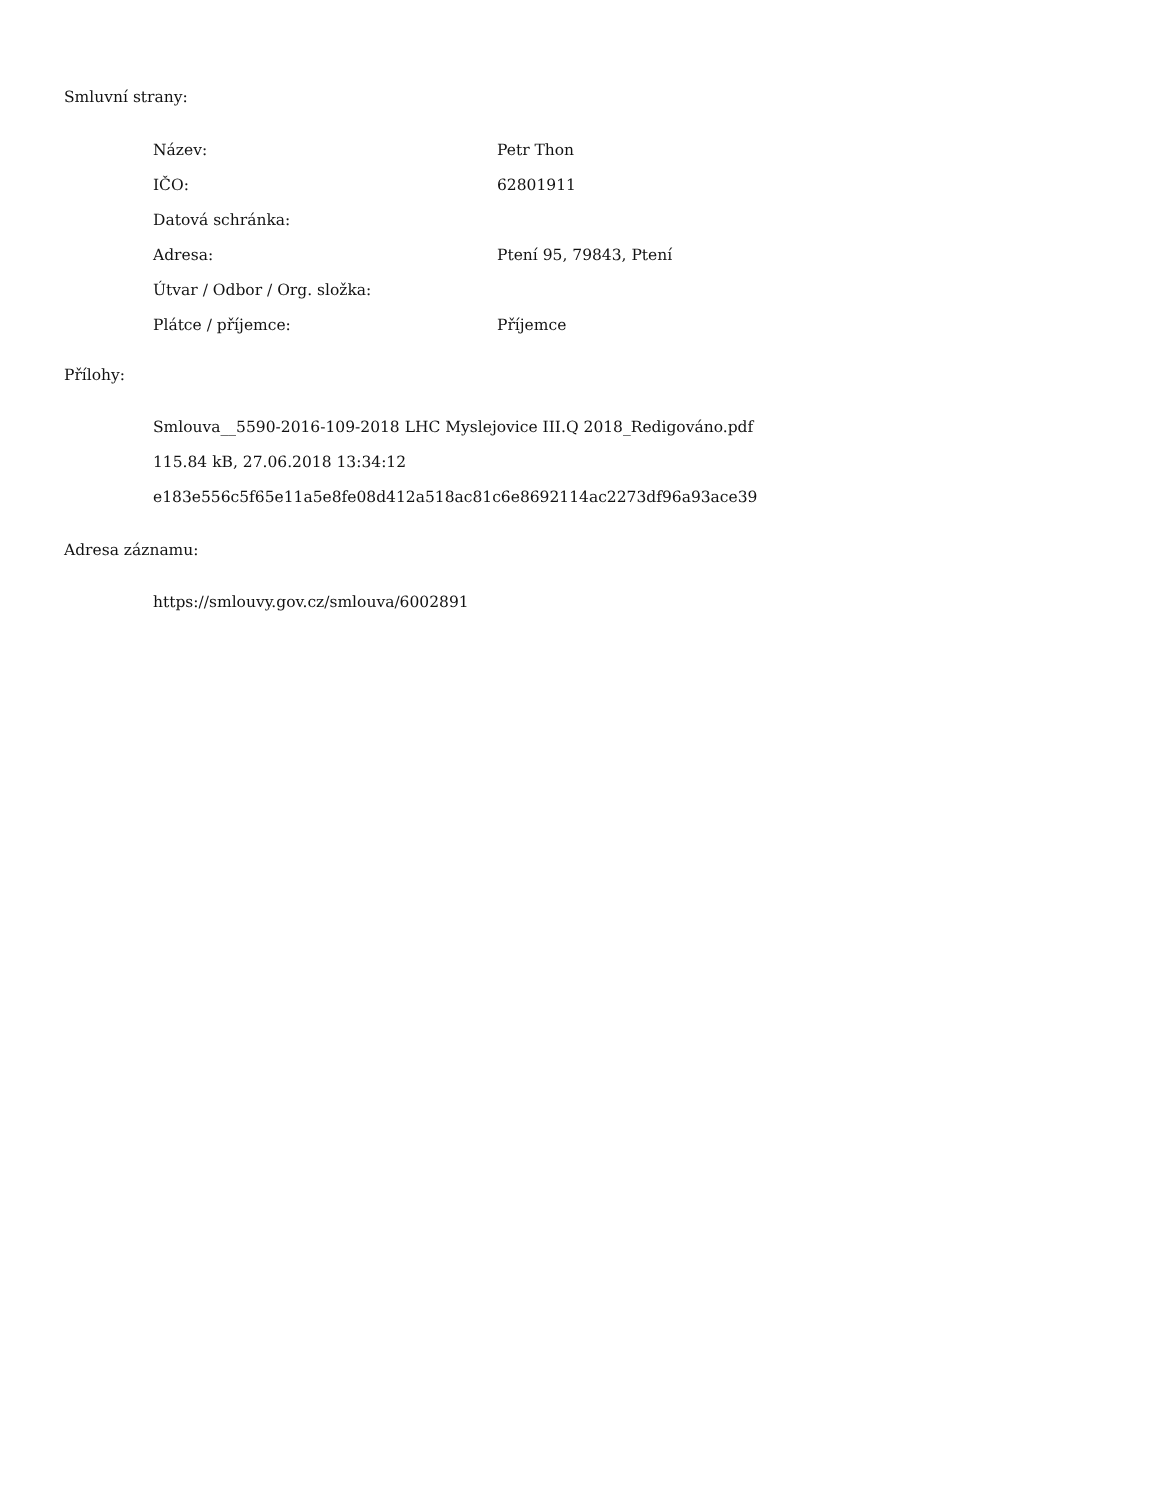Smluvní strany:
| Název: | Petr Thon |
| IČO: | 62801911 |
| Datová schránka: | |
| Adresa: | Ptení 95, 79843, Ptení |
| Útvar / Odbor / Org. složka: | |
| Plátce / příjemce: | Příjemce |
Přílohy:
Smlouva__5590-2016-109-2018 LHC Myslejovice III.Q 2018_Redigováno.pdf
115.84 kB, 27.06.2018 13:34:12
e183e556c5f65e11a5e8fe08d412a518ac81c6e8692114ac2273df96a93ace39
Adresa záznamu:
https://smlouvy.gov.cz/smlouva/6002891